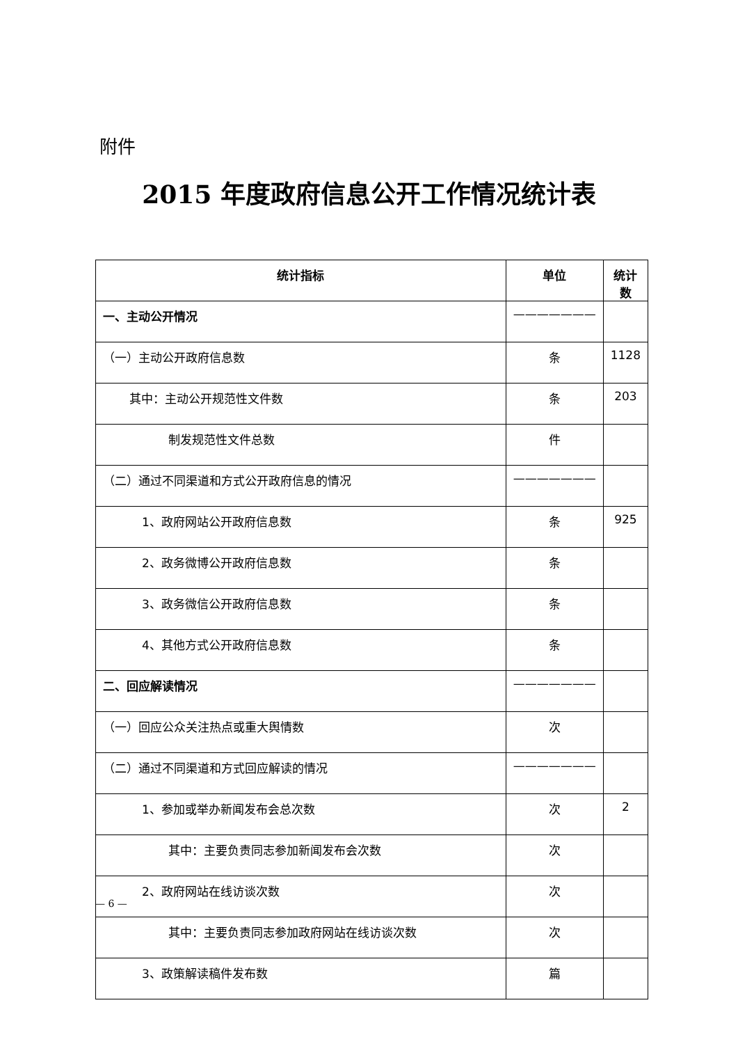附件
2015 年度政府信息公开工作情况统计表
| 统计指标 | 单位 | 统计数 |
| --- | --- | --- |
| 一、主动公开情况 | ——————— | |
| （一）主动公开政府信息数 | 条 | 1128 |
| 其中：主动公开规范性文件数 | 条 | 203 |
| 制发规范性文件总数 | 件 | |
| （二）通过不同渠道和方式公开政府信息的情况 | ——————— | |
| 1、政府网站公开政府信息数 | 条 | 925 |
| 2、政务微博公开政府信息数 | 条 | |
| 3、政务微信公开政府信息数 | 条 | |
| 4、其他方式公开政府信息数 | 条 | |
| 二、回应解读情况 | ——————— | |
| （一）回应公众关注热点或重大舆情数 | 次 | |
| （二）通过不同渠道和方式回应解读的情况 | ——————— | |
| 1、参加或举办新闻发布会总次数 | 次 | 2 |
| 其中：主要负责同志参加新闻发布会次数 | 次 | |
| 2、政府网站在线访谈次数 | 次 | |
| 其中：主要负责同志参加政府网站在线访谈次数 | 次 | |
| 3、政策解读稿件发布数 | 篇 | |
— 6 —